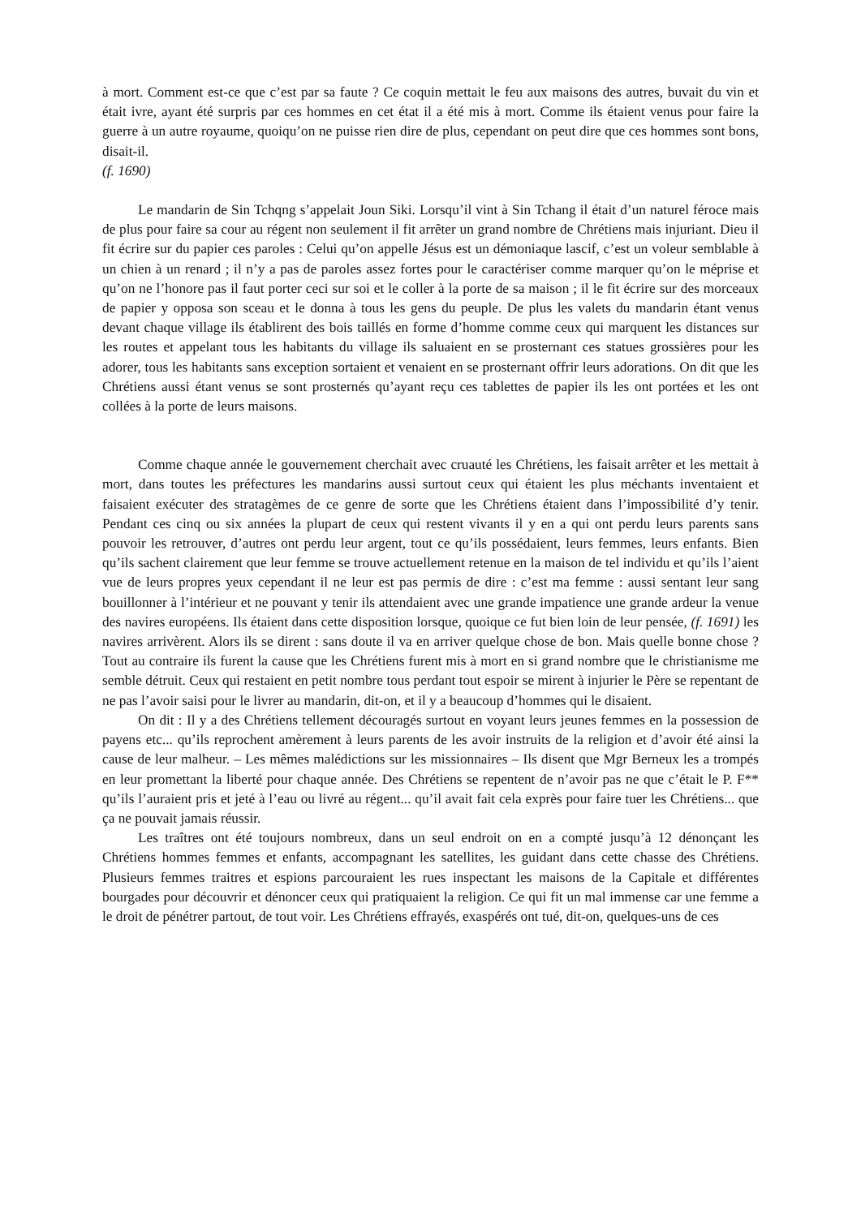à mort. Comment est-ce que c’est par sa faute ? Ce coquin mettait le feu aux maisons des autres, buvait du vin et était ivre, ayant été surpris par ces hommes en cet état il a été mis à mort. Comme ils étaient venus pour faire la guerre à un autre royaume, quoiqu’on ne puisse rien dire de plus, cependant on peut dire que ces hommes sont bons, disait-il.
(f. 1690)
Le mandarin de Sin Tchqng s’appelait Joun Siki. Lorsqu’il vint à Sin Tchang il était d’un naturel féroce mais de plus pour faire sa cour au régent non seulement il fit arrêter un grand nombre de Chrétiens mais injuriant. Dieu il fit écrire sur du papier ces paroles : Celui qu’on appelle Jésus est un démoniaque lascif, c’est un voleur semblable à un chien à un renard ; il n’y a pas de paroles assez fortes pour le caractériser comme marquer qu’on le méprise et qu’on ne l’honore pas il faut porter ceci sur soi et le coller à la porte de sa maison ; il le fit écrire sur des morceaux de papier y opposa son sceau et le donna à tous les gens du peuple. De plus les valets du mandarin étant venus devant chaque village ils établirent des bois taillés en forme d’homme comme ceux qui marquent les distances sur les routes et appelant tous les habitants du village ils saluaient en se prosternant ces statues grossières pour les adorer, tous les habitants sans exception sortaient et venaient en se prosternant offrir leurs adorations. On dit que les Chrétiens aussi étant venus se sont prosternés qu’ayant reçu ces tablettes de papier ils les ont portées et les ont collées à la porte de leurs maisons.
Comme chaque année le gouvernement cherchait avec cruauté les Chrétiens, les faisait arrêter et les mettait à mort, dans toutes les préfectures les mandarins aussi surtout ceux qui étaient les plus méchants inventaient et faisaient exécuter des stratagèmes de ce genre de sorte que les Chrétiens étaient dans l’impossibilité d’y tenir. Pendant ces cinq ou six années la plupart de ceux qui restent vivants il y en a qui ont perdu leurs parents sans pouvoir les retrouver, d’autres ont perdu leur argent, tout ce qu’ils possédaient, leurs femmes, leurs enfants. Bien qu’ils sachent clairement que leur femme se trouve actuellement retenue en la maison de tel individu et qu’ils l’aient vue de leurs propres yeux cependant il ne leur est pas permis de dire : c’est ma femme : aussi sentant leur sang bouillonner à l’intérieur et ne pouvant y tenir ils attendaient avec une grande impatience une grande ardeur la venue des navires européens. Ils étaient dans cette disposition lorsque, quoique ce fut bien loin de leur pensée, (f. 1691) les navires arrivèrent. Alors ils se dirent : sans doute il va en arriver quelque chose de bon. Mais quelle bonne chose ? Tout au contraire ils furent la cause que les Chrétiens furent mis à mort en si grand nombre que le christianisme me semble détruit. Ceux qui restaient en petit nombre tous perdant tout espoir se mirent à injurier le Père se repentant de ne pas l’avoir saisi pour le livrer au mandarin, dit-on, et il y a beaucoup d’hommes qui le disaient.
On dit : Il y a des Chrétiens tellement découragés surtout en voyant leurs jeunes femmes en la possession de payens etc... qu’ils reprochent amèrement à leurs parents de les avoir instruits de la religion et d’avoir été ainsi la cause de leur malheur. – Les mêmes malédictions sur les missionnaires – Ils disent que Mgr Berneux les a trompés en leur promettant la liberté pour chaque année. Des Chrétiens se repentent de n’avoir pas ne que c’était le P. F** qu’ils l’auraient pris et jeté à l’eau ou livré au régent... qu’il avait fait cela exprès pour faire tuer les Chrétiens... que ça ne pouvait jamais réussir.
Les traîtres ont été toujours nombreux, dans un seul endroit on en a compté jusqu’à 12 dénonçant les Chrétiens hommes femmes et enfants, accompagnant les satellites, les guidant dans cette chasse des Chrétiens. Plusieurs femmes traitres et espions parcouraient les rues inspectant les maisons de la Capitale et différentes bourgades pour découvrir et dénoncer ceux qui pratiquaient la religion. Ce qui fit un mal immense car une femme a le droit de pénétrer partout, de tout voir. Les Chrétiens effrayés, exaspérés ont tué, dit-on, quelques-uns de ces